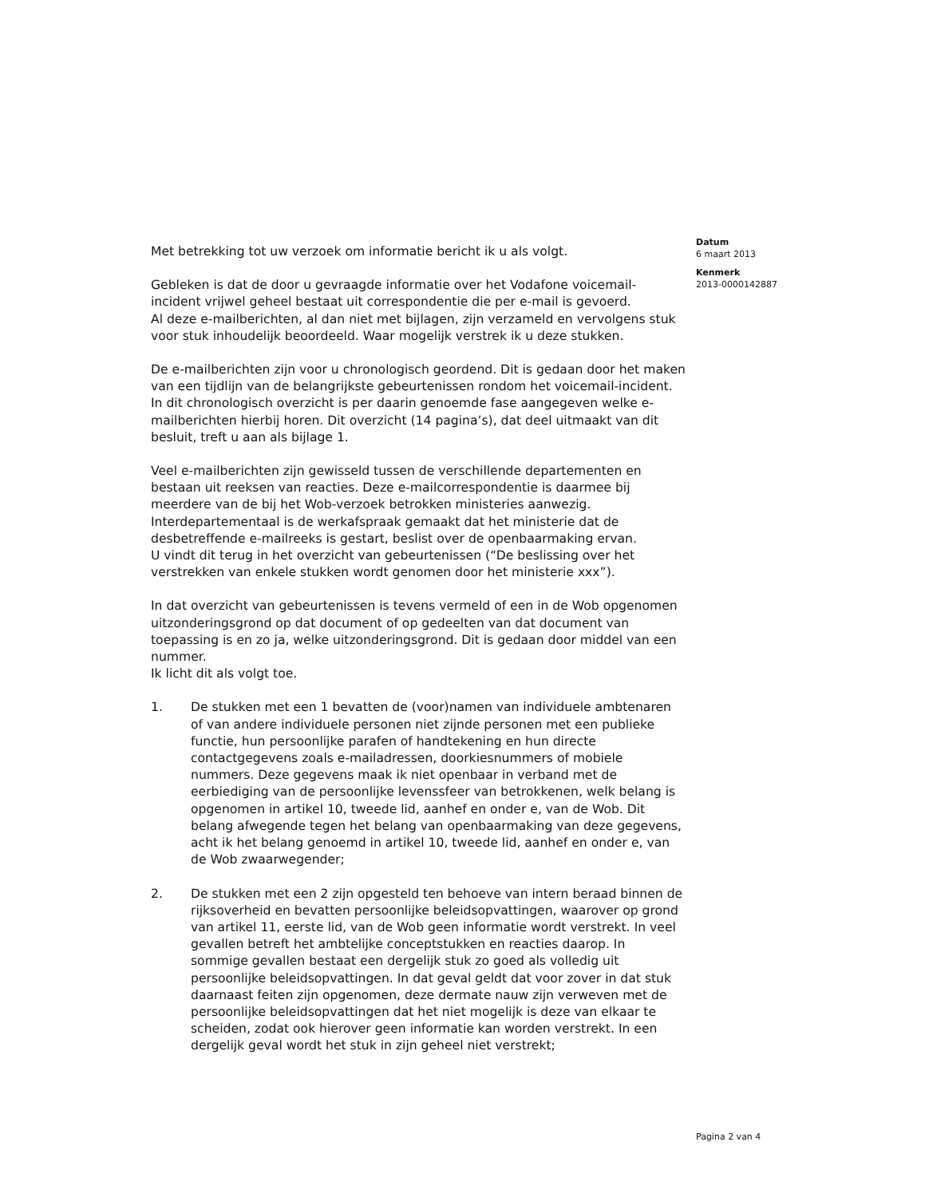Datum
6 maart 2013
Kenmerk
2013-0000142887
Met betrekking tot uw verzoek om informatie bericht ik u als volgt.
Gebleken is dat de door u gevraagde informatie over het Vodafone voicemail-incident vrijwel geheel bestaat uit correspondentie die per e-mail is gevoerd.
Al deze e-mailberichten, al dan niet met bijlagen, zijn verzameld en vervolgens stuk voor stuk inhoudelijk beoordeeld. Waar mogelijk verstrek ik u deze stukken.
De e-mailberichten zijn voor u chronologisch geordend. Dit is gedaan door het maken van een tijdlijn van de belangrijkste gebeurtenissen rondom het voicemail-incident. In dit chronologisch overzicht is per daarin genoemde fase aangegeven welke e-mailberichten hierbij horen. Dit overzicht (14 pagina’s), dat deel uitmaakt van dit besluit, treft u aan als bijlage 1.
Veel e-mailberichten zijn gewisseld tussen de verschillende departementen en bestaan uit reeksen van reacties. Deze e-mailcorrespondentie is daarmee bij meerdere van de bij het Wob-verzoek betrokken ministeries aanwezig. Interdepartementaal is de werkafspraak gemaakt dat het ministerie dat de desbetreffende e-mailreeks is gestart, beslist over de openbaarmaking ervan.
U vindt dit terug in het overzicht van gebeurtenissen (“De beslissing over het verstrekken van enkele stukken wordt genomen door het ministerie xxx”).
In dat overzicht van gebeurtenissen is tevens vermeld of een in de Wob opgenomen uitzonderingsgrond op dat document of op gedeelten van dat document van toepassing is en zo ja, welke uitzonderingsgrond. Dit is gedaan door middel van een nummer.
Ik licht dit als volgt toe.
1. De stukken met een 1 bevatten de (voor)namen van individuele ambtenaren of van andere individuele personen niet zijnde personen met een publieke functie, hun persoonlijke parafen of handtekening en hun directe contactgegevens zoals e-mailadressen, doorkiesnummers of mobiele nummers. Deze gegevens maak ik niet openbaar in verband met de eerbiediging van de persoonlijke levenssfeer van betrokkenen, welk belang is opgenomen in artikel 10, tweede lid, aanhef en onder e, van de Wob. Dit belang afwegende tegen het belang van openbaarmaking van deze gegevens, acht ik het belang genoemd in artikel 10, tweede lid, aanhef en onder e, van de Wob zwaarwegender;
2. De stukken met een 2 zijn opgesteld ten behoeve van intern beraad binnen de rijksoverheid en bevatten persoonlijke beleidsopvattingen, waarover op grond van artikel 11, eerste lid, van de Wob geen informatie wordt verstrekt. In veel gevallen betreft het ambtelijke conceptstukken en reacties daarop. In sommige gevallen bestaat een dergelijk stuk zo goed als volledig uit persoonlijke beleidsopvattingen. In dat geval geldt dat voor zover in dat stuk daarnaast feiten zijn opgenomen, deze dermate nauw zijn verweven met de persoonlijke beleidsopvattingen dat het niet mogelijk is deze van elkaar te scheiden, zodat ook hierover geen informatie kan worden verstrekt. In een dergelijk geval wordt het stuk in zijn geheel niet verstrekt;
Pagina 2 van 4